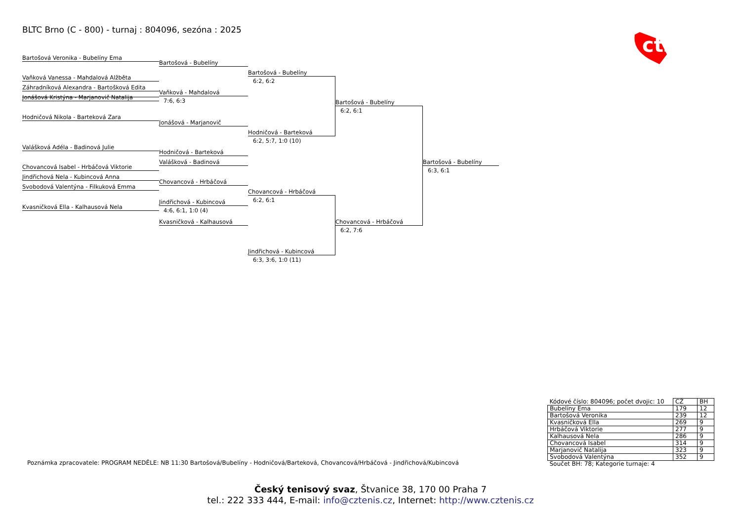BLTC Brno (C - 800) - turnaj : 804096, sezóna : 2025
cts
Bartošová Veronika - Bubelíny Ema
Vaňková Vanessa - Mahdalová Alžběta
Záhradníková Alexandra - Bartošková Edita
Jonášová Kristýna - Marjanovič Natalija
Hodničová Nikola - Barteková Zara
Valášková Adéla - Badinová Julie
Chovancová Isabel - Hrbáčová Viktorie
Jindřichová Nela - Kubincová Anna
Svobodová Valentýna - Filkuková Emma
Kvasničková Ella - Kalhausová Nela
Bartošová - Bubelíny
Vaňková - Mahdalová
7:6, 6:3
Jonášová - Marjanovič
Hodničová - Barteková
Valášková - Badinová
Chovancová - Hrbáčová
Jindřichová - Kubincová
4:6, 6:1, 1:0 (4)
Kvasničková - Kalhausová
Bartošová - Bubelíny
6:2, 6:2
Hodničová - Barteková
6:2, 5:7, 1:0 (10)
Chovancová - Hrbáčová
6:2, 6:1
Jindřichová - Kubincová
6:3, 3:6, 1:0 (11)
Bartošová - Bubelíny
6:2, 6:1
Chovancová - Hrbáčová
6:2, 7:6
Bartošová - Bubelíny
6:3, 6:1
Poznámka zpracovatele: PROGRAM NEDĚLE: NB 11:30 Bartošová/Bubelíny - Hodničová/Barteková, Chovancová/Hrbáčová - Jindřichová/Kubincová
| Kódové číslo: 804096; počet dvojic: 10 | CŽ | BH |
| Bubelíny Ema | 179 | 12 |
| Bartošová Veronika | 239 | 12 |
| Kvasničková Ella | 269 | 9 |
| Hrbáčová Viktorie | 277 | 9 |
| Kalhausová Nela | 286 | 9 |
| Chovancová Isabel | 314 | 9 |
| Marjanovič Natalija | 323 | 9 |
| Svobodová Valentýna | 352 | 9 |
| Součet BH: 78; Kategorie turnaje: 4 | | |
Český tenisový svaz, Štvanice 38, 170 00 Praha 7
tel.: 222 333 444, E-mail: info@cztenis.cz, Internet: http://www.cztenis.cz